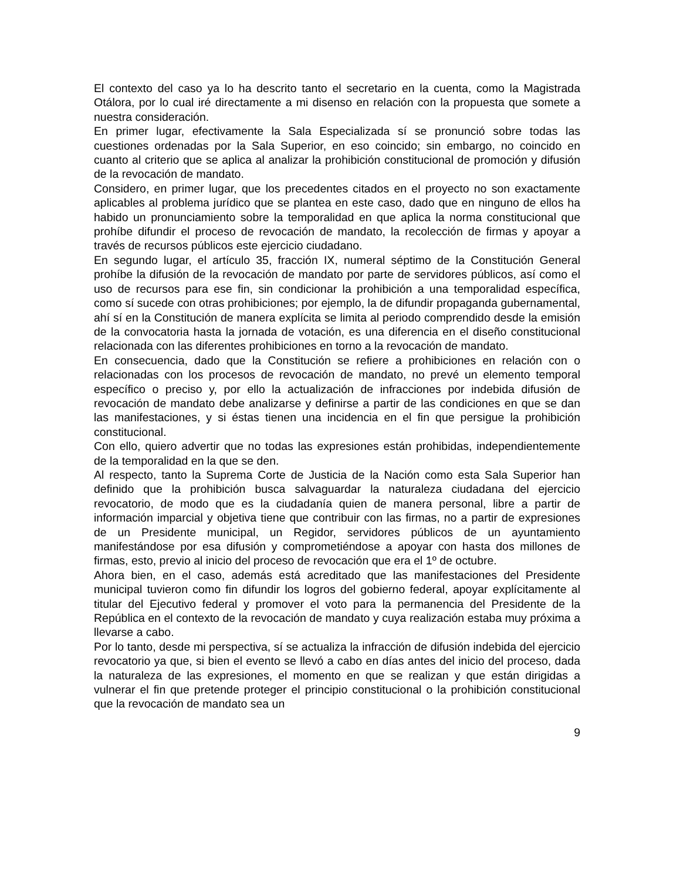El contexto del caso ya lo ha descrito tanto el secretario en la cuenta, como la Magistrada Otálora, por lo cual iré directamente a mi disenso en relación con la propuesta que somete a nuestra consideración.
En primer lugar, efectivamente la Sala Especializada sí se pronunció sobre todas las cuestiones ordenadas por la Sala Superior, en eso coincido; sin embargo, no coincido en cuanto al criterio que se aplica al analizar la prohibición constitucional de promoción y difusión de la revocación de mandato.
Considero, en primer lugar, que los precedentes citados en el proyecto no son exactamente aplicables al problema jurídico que se plantea en este caso, dado que en ninguno de ellos ha habido un pronunciamiento sobre la temporalidad en que aplica la norma constitucional que prohíbe difundir el proceso de revocación de mandato, la recolección de firmas y apoyar a través de recursos públicos este ejercicio ciudadano.
En segundo lugar, el artículo 35, fracción IX, numeral séptimo de la Constitución General prohíbe la difusión de la revocación de mandato por parte de servidores públicos, así como el uso de recursos para ese fin, sin condicionar la prohibición a una temporalidad específica, como sí sucede con otras prohibiciones; por ejemplo, la de difundir propaganda gubernamental, ahí sí en la Constitución de manera explícita se limita al periodo comprendido desde la emisión de la convocatoria hasta la jornada de votación, es una diferencia en el diseño constitucional relacionada con las diferentes prohibiciones en torno a la revocación de mandato.
En consecuencia, dado que la Constitución se refiere a prohibiciones en relación con o relacionadas con los procesos de revocación de mandato, no prevé un elemento temporal específico o preciso y, por ello la actualización de infracciones por indebida difusión de revocación de mandato debe analizarse y definirse a partir de las condiciones en que se dan las manifestaciones, y si éstas tienen una incidencia en el fin que persigue la prohibición constitucional.
Con ello, quiero advertir que no todas las expresiones están prohibidas, independientemente de la temporalidad en la que se den.
Al respecto, tanto la Suprema Corte de Justicia de la Nación como esta Sala Superior han definido que la prohibición busca salvaguardar la naturaleza ciudadana del ejercicio revocatorio, de modo que es la ciudadanía quien de manera personal, libre a partir de información imparcial y objetiva tiene que contribuir con las firmas, no a partir de expresiones de un Presidente municipal, un Regidor, servidores públicos de un ayuntamiento manifestándose por esa difusión y comprometiéndose a apoyar con hasta dos millones de firmas, esto, previo al inicio del proceso de revocación que era el 1º de octubre.
Ahora bien, en el caso, además está acreditado que las manifestaciones del Presidente municipal tuvieron como fin difundir los logros del gobierno federal, apoyar explícitamente al titular del Ejecutivo federal y promover el voto para la permanencia del Presidente de la República en el contexto de la revocación de mandato y cuya realización estaba muy próxima a llevarse a cabo.
Por lo tanto, desde mi perspectiva, sí se actualiza la infracción de difusión indebida del ejercicio revocatorio ya que, si bien el evento se llevó a cabo en días antes del inicio del proceso, dada la naturaleza de las expresiones, el momento en que se realizan y que están dirigidas a vulnerar el fin que pretende proteger el principio constitucional o la prohibición constitucional que la revocación de mandato sea un
9